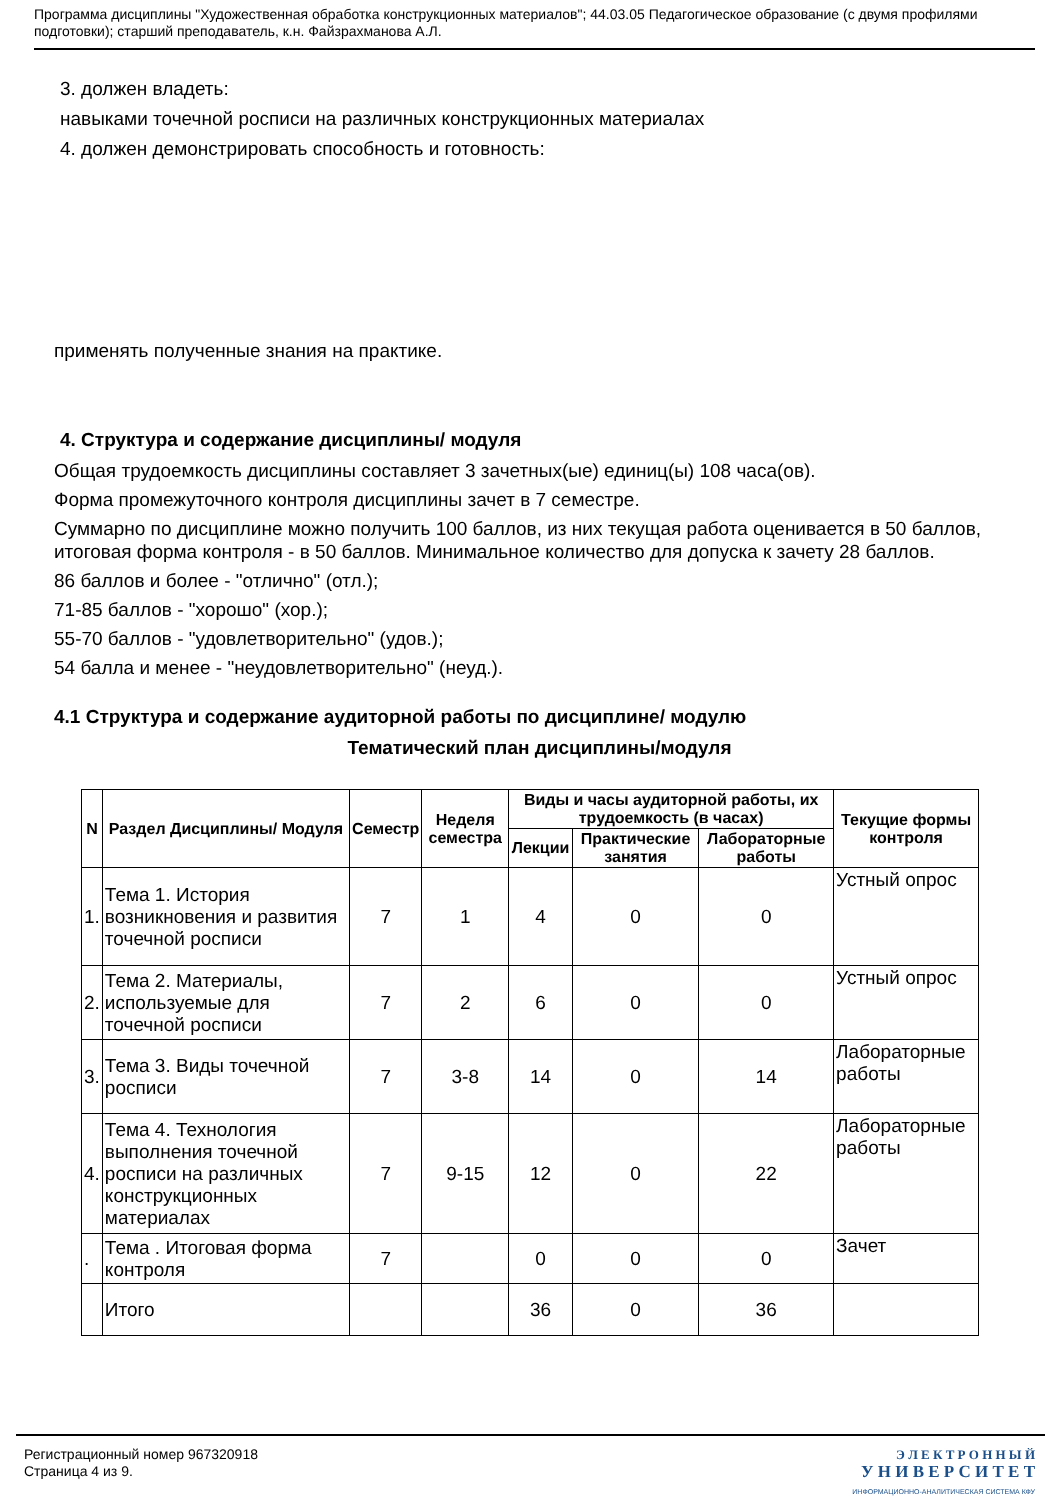Программа дисциплины "Художественная обработка конструкционных материалов"; 44.03.05 Педагогическое образование (с двумя профилями подготовки); старший преподаватель, к.н. Файзрахманова А.Л.
3. должен владеть:
навыками точечной росписи на различных конструкционных материалах
4. должен демонстрировать способность и готовность:
применять полученные знания на практике.
4. Структура и содержание дисциплины/ модуля
Общая трудоемкость дисциплины составляет 3 зачетных(ые) единиц(ы) 108 часа(ов).
Форма промежуточного контроля дисциплины зачет в 7 семестре.
Суммарно по дисциплине можно получить 100 баллов, из них текущая работа оценивается в 50 баллов, итоговая форма контроля - в 50 баллов. Минимальное количество для допуска к зачету 28 баллов.
86 баллов и более - "отлично" (отл.);
71-85 баллов - "хорошо" (хор.);
55-70 баллов - "удовлетворительно" (удов.);
54 балла и менее - "неудовлетворительно" (неуд.).
4.1 Структура и содержание аудиторной работы по дисциплине/ модулю
Тематический план дисциплины/модуля
| N | Раздел Дисциплины/ Модуля | Семестр | Неделя семестра | Виды и часы аудиторной работы, их трудоемкость (в часах) | | | Текущие формы контроля |
| --- | --- | --- | --- | --- | --- | --- | --- |
| | | | | Лекции | Практические занятия | Лабораторные работы | |
| 1. | Тема 1. История возникновения и развития точечной росписи | 7 | 1 | 4 | 0 | 0 | Устный опрос |
| 2. | Тема 2. Материалы, используемые для точечной росписи | 7 | 2 | 6 | 0 | 0 | Устный опрос |
| 3. | Тема 3. Виды точечной росписи | 7 | 3-8 | 14 | 0 | 14 | Лабораторные работы |
| 4. | Тема 4. Технология выполнения точечной росписи на различных конструкционных материалах | 7 | 9-15 | 12 | 0 | 22 | Лабораторные работы |
| . | Тема . Итоговая форма контроля | 7 | | 0 | 0 | 0 | Зачет |
| | Итого | | | 36 | 0 | 36 | |
Регистрационный номер 967320918
Страница 4 из 9.
Э Л Е К Т Р О Н Н Ы Й
У Н И В Е Р С И Т Е Т
ИНФОРМАЦИОННО-АНАЛИТИЧЕСКАЯ СИСТЕМА КФУ